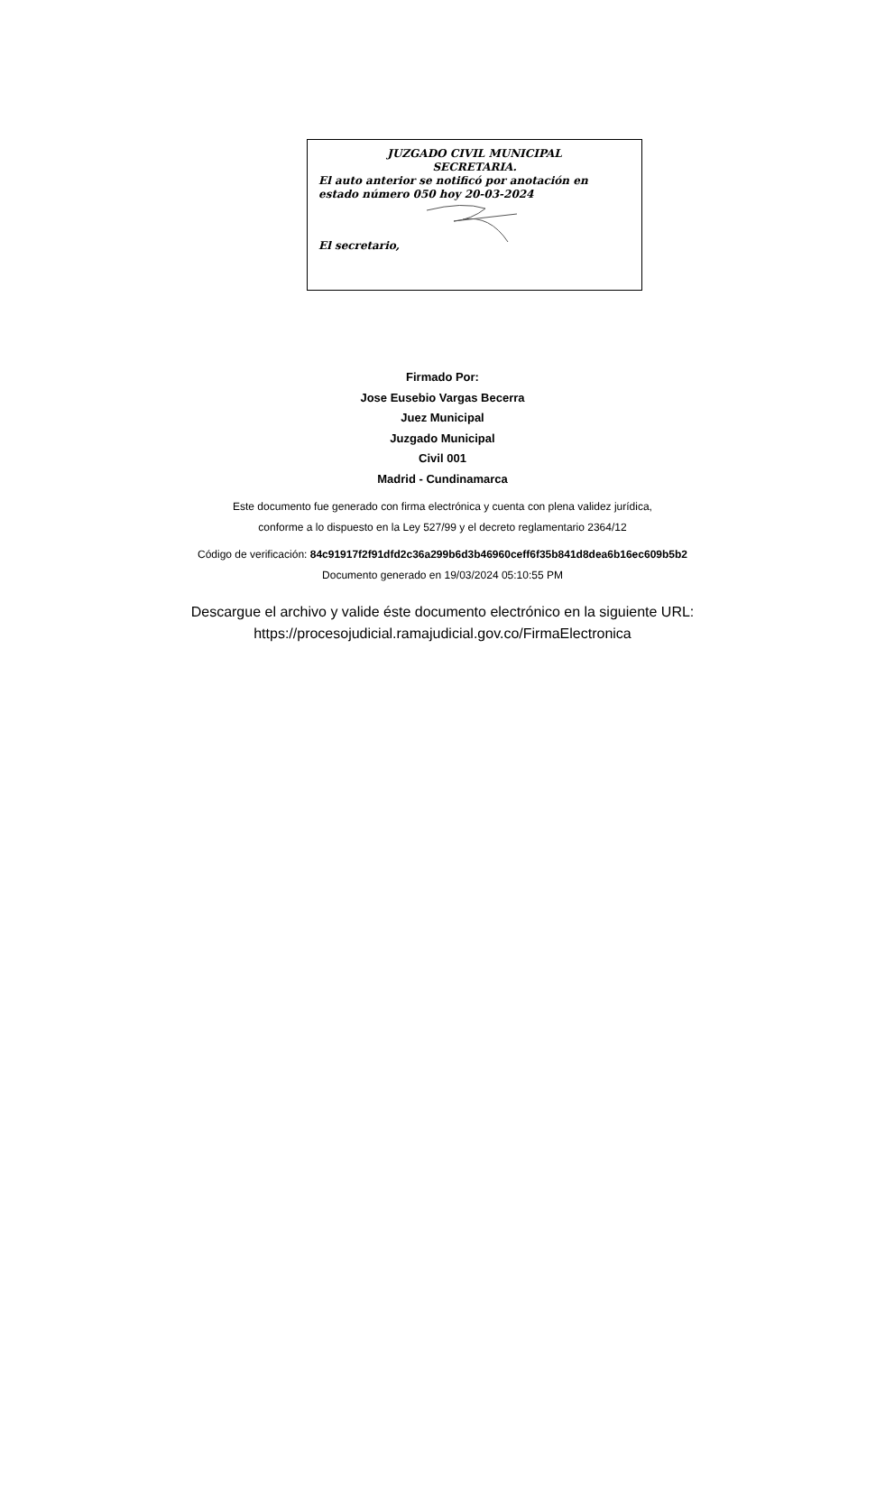JUZGADO CIVIL MUNICIPAL
SECRETARIA.
El auto anterior se notificó por anotación en estado número 050 hoy 20-03-2024
El secretario,
Firmado Por:
Jose Eusebio Vargas Becerra
Juez Municipal
Juzgado Municipal
Civil 001
Madrid - Cundinamarca
Este documento fue generado con firma electrónica y cuenta con plena validez jurídica,
conforme a lo dispuesto en la Ley 527/99 y el decreto reglamentario 2364/12
Código de verificación: 84c91917f2f91dfd2c36a299b6d3b46960ceff6f35b841d8dea6b16ec609b5b2
Documento generado en 19/03/2024 05:10:55 PM
Descargue el archivo y valide éste documento electrónico en la siguiente URL:
https://procesojudicial.ramajudicial.gov.co/FirmaElectronica